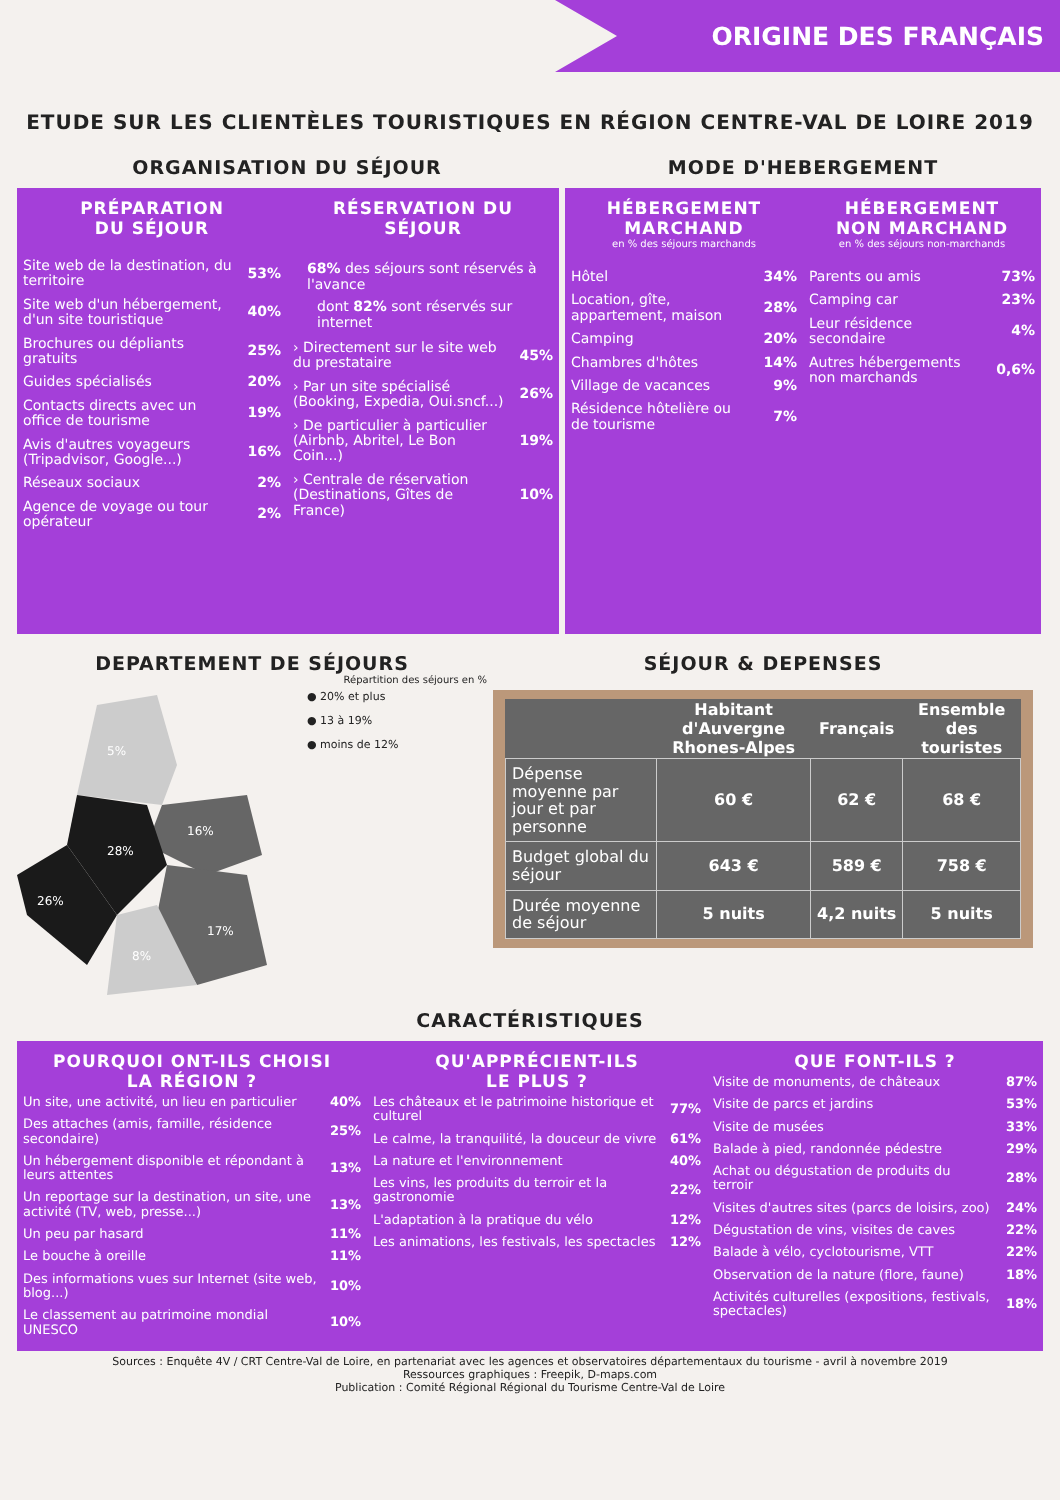ORIGINE DES FRANÇAIS
ETUDE SUR LES CLIENTÈLES TOURISTIQUES EN RÉGION CENTRE-VAL DE LOIRE 2019
ORGANISATION DU SÉJOUR MODE D'HEBERGEMENT
PRÉPARATION
DU SÉJOUR
| Site web de la destination, du territoire | 53% |
| Site web d'un hébergement, d'un site touristique | 40% |
| Brochures ou dépliants gratuits | 25% |
| Guides spécialisés | 20% |
| Contacts directs avec un office de tourisme | 19% |
| Avis d'autres voyageurs (Tripadvisor, Google...) | 16% |
| Réseaux sociaux | 2% |
| Agence de voyage ou tour opérateur | 2% |
RÉSERVATION DU
SÉJOUR
68% des séjours sont réservés à l'avance
dont 82% sont réservés sur internet
| › Directement sur le site web du prestataire | 45% |
| › Par un site spécialisé (Booking, Expedia, Oui.sncf...) | 26% |
| › De particulier à particulier (Airbnb, Abritel, Le Bon Coin...) | 19% |
| › Centrale de réservation (Destinations, Gîtes de France) | 10% |
HÉBERGEMENT
MARCHAND
en % des séjours marchands
| Hôtel | 34% |
| Location, gîte, appartement, maison | 28% |
| Camping | 20% |
| Chambres d'hôtes | 14% |
| Village de vacances | 9% |
| Résidence hôtelière ou de tourisme | 7% |
HÉBERGEMENT
NON MARCHAND
en % des séjours non-marchands
| Parents ou amis | 73% |
| Camping car | 23% |
| Leur résidence secondaire | 4% |
| Autres hébergements non marchands | 0,6% |
DEPARTEMENT DE SÉJOURS
Répartition des séjours en %
5%
16%
28%
26%
17%
8%
● 20% et plus
● 13 à 19%
● moins de 12%
SÉJOUR & DEPENSES
| | Habitant d'Auvergne Rhones-Alpes | Français | Ensemble des touristes |
| --- | --- | --- | --- |
| Dépense moyenne par jour et par personne | 60 € | 62 € | 68 € |
| Budget global du séjour | 643 € | 589 € | 758 € |
| Durée moyenne de séjour | 5 nuits | 4,2 nuits | 5 nuits |
CARACTÉRISTIQUES
POURQUOI ONT-ILS CHOISI
LA RÉGION ?
| Un site, une activité, un lieu en particulier | 40% |
| Des attaches (amis, famille, résidence secondaire) | 25% |
| Un hébergement disponible et répondant à leurs attentes | 13% |
| Un reportage sur la destination, un site, une activité (TV, web, presse...) | 13% |
| Un peu par hasard | 11% |
| Le bouche à oreille | 11% |
| Des informations vues sur Internet (site web, blog...) | 10% |
| Le classement au patrimoine mondial UNESCO | 10% |
QU'APPRÉCIENT-ILS
LE PLUS ?
| Les châteaux et le patrimoine historique et culturel | 77% |
| Le calme, la tranquilité, la douceur de vivre | 61% |
| La nature et l'environnement | 40% |
| Les vins, les produits du terroir et la gastronomie | 22% |
| L'adaptation à la pratique du vélo | 12% |
| Les animations, les festivals, les spectacles | 12% |
QUE FONT-ILS ?
| Visite de monuments, de châteaux | 87% |
| Visite de parcs et jardins | 53% |
| Visite de musées | 33% |
| Balade à pied, randonnée pédestre | 29% |
| Achat ou dégustation de produits du terroir | 28% |
| Visites d'autres sites (parcs de loisirs, zoo) | 24% |
| Dégustation de vins, visites de caves | 22% |
| Balade à vélo, cyclotourisme, VTT | 22% |
| Observation de la nature (flore, faune) | 18% |
| Activités culturelles (expositions, festivals, spectacles) | 18% |
Sources : Enquête 4V / CRT Centre-Val de Loire, en partenariat avec les agences et observatoires départementaux du tourisme - avril à novembre 2019
Ressources graphiques : Freepik, D-maps.com
Publication : Comité Régional Régional du Tourisme Centre-Val de Loire